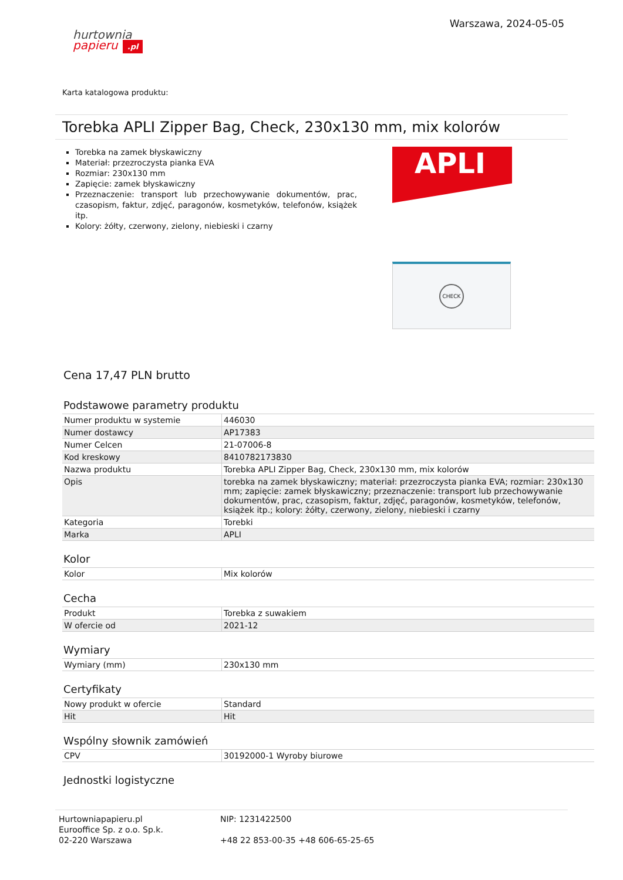hurtownia
papieru .pl
Warszawa, 2024-05-05
Karta katalogowa produktu:
Torebka APLI Zipper Bag, Check, 230x130 mm, mix kolorów
Torebka na zamek błyskawiczny
Materiał: przezroczysta pianka EVA
Rozmiar: 230x130 mm
Zapięcie: zamek błyskawiczny
Przeznaczenie: transport lub przechowywanie dokumentów, prac, czasopism, faktur, zdjęć, paragonów, kosmetyków, telefonów, książek itp.
Kolory: żółty, czerwony, zielony, niebieski i czarny
APLI
CHECK
Cena 17,47 PLN brutto
Podstawowe parametry produktu
| Numer produktu w systemie | 446030 |
| Numer dostawcy | AP17383 |
| Numer Celcen | 21-07006-8 |
| Kod kreskowy | 8410782173830 |
| Nazwa produktu | Torebka APLI Zipper Bag, Check, 230x130 mm, mix kolorów |
| Opis | torebka na zamek błyskawiczny; materiał: przezroczysta pianka EVA; rozmiar: 230x130 mm; zapięcie: zamek błyskawiczny; przeznaczenie: transport lub przechowywanie dokumentów, prac, czasopism, faktur, zdjęć, paragonów, kosmetyków, telefonów, książek itp.; kolory: żółty, czerwony, zielony, niebieski i czarny |
| Kategoria | Torebki |
| Marka | APLI |
Kolor
| Kolor | Mix kolorów |
Cecha
| Produkt | Torebka z suwakiem |
| W ofercie od | 2021-12 |
Wymiary
| Wymiary (mm) | 230x130 mm |
Certyfikaty
| Nowy produkt w ofercie | Standard |
| Hit | Hit |
Wspólny słownik zamówień
| CPV | 30192000-1 Wyroby biurowe |
Jednostki logistyczne
Hurtowniapapieru.pl
Eurooffice Sp. z o.o. Sp.k.
02-220 Warszawa
NIP: 1231422500
+48 22 853-00-35 +48 606-65-25-65